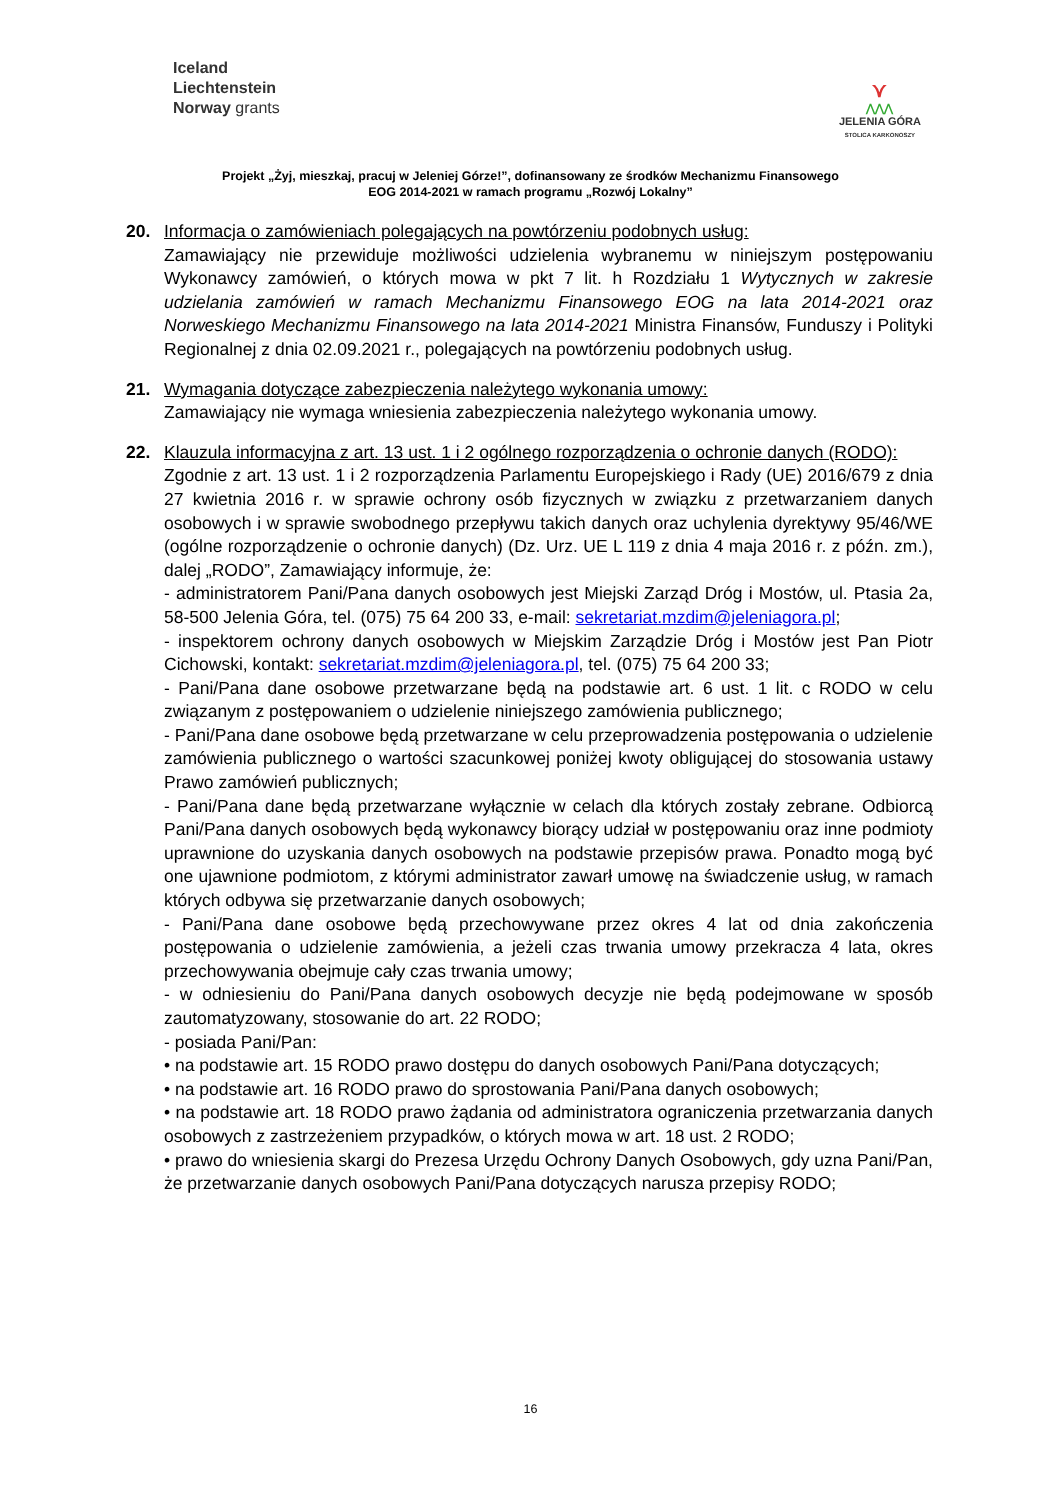Iceland
Liechtenstein
Norway grants
⋎
⋀⋀⋀
JELENIA GÓRA
STOLICA KARKONOSZY
Projekt „Żyj, mieszkaj, pracuj w Jeleniej Górze!”, dofinansowany ze środków Mechanizmu Finansowego
EOG 2014-2021 w ramach programu „Rozwój Lokalny”
20. Informacja o zamówieniach polegających na powtórzeniu podobnych usług:
Zamawiający nie przewiduje możliwości udzielenia wybranemu w niniejszym postępowaniu Wykonawcy zamówień, o których mowa w pkt 7 lit. h Rozdziału 1 Wytycznych w zakresie udzielania zamówień w ramach Mechanizmu Finansowego EOG na lata 2014-2021 oraz Norweskiego Mechanizmu Finansowego na lata 2014-2021 Ministra Finansów, Funduszy i Polityki Regionalnej z dnia 02.09.2021 r., polegających na powtórzeniu podobnych usług.
21. Wymagania dotyczące zabezpieczenia należytego wykonania umowy:
Zamawiający nie wymaga wniesienia zabezpieczenia należytego wykonania umowy.
22. Klauzula informacyjna z art. 13 ust. 1 i 2 ogólnego rozporządzenia o ochronie danych (RODO):
Zgodnie z art. 13 ust. 1 i 2 rozporządzenia Parlamentu Europejskiego i Rady (UE) 2016/679 z dnia 27 kwietnia 2016 r. w sprawie ochrony osób fizycznych w związku z przetwarzaniem danych osobowych i w sprawie swobodnego przepływu takich danych oraz uchylenia dyrektywy 95/46/WE (ogólne rozporządzenie o ochronie danych) (Dz. Urz. UE L 119 z dnia 4 maja 2016 r. z późn. zm.), dalej „RODO”, Zamawiający informuje, że:
- administratorem Pani/Pana danych osobowych jest Miejski Zarząd Dróg i Mostów, ul. Ptasia 2a, 58-500 Jelenia Góra, tel. (075) 75 64 200 33, e-mail: sekretariat.mzdim@jeleniagora.pl;
- inspektorem ochrony danych osobowych w Miejskim Zarządzie Dróg i Mostów jest Pan Piotr Cichowski, kontakt: sekretariat.mzdim@jeleniagora.pl, tel. (075) 75 64 200 33;
- Pani/Pana dane osobowe przetwarzane będą na podstawie art. 6 ust. 1 lit. c RODO w celu związanym z postępowaniem o udzielenie niniejszego zamówienia publicznego;
- Pani/Pana dane osobowe będą przetwarzane w celu przeprowadzenia postępowania o udzielenie zamówienia publicznego o wartości szacunkowej poniżej kwoty obligującej do stosowania ustawy Prawo zamówień publicznych;
- Pani/Pana dane będą przetwarzane wyłącznie w celach dla których zostały zebrane. Odbiorcą Pani/Pana danych osobowych będą wykonawcy biorący udział w postępowaniu oraz inne podmioty uprawnione do uzyskania danych osobowych na podstawie przepisów prawa. Ponadto mogą być one ujawnione podmiotom, z którymi administrator zawarł umowę na świadczenie usług, w ramach których odbywa się przetwarzanie danych osobowych;
- Pani/Pana dane osobowe będą przechowywane przez okres 4 lat od dnia zakończenia postępowania o udzielenie zamówienia, a jeżeli czas trwania umowy przekracza 4 lata, okres przechowywania obejmuje cały czas trwania umowy;
- w odniesieniu do Pani/Pana danych osobowych decyzje nie będą podejmowane w sposób zautomatyzowany, stosowanie do art. 22 RODO;
- posiada Pani/Pan:
• na podstawie art. 15 RODO prawo dostępu do danych osobowych Pani/Pana dotyczących;
• na podstawie art. 16 RODO prawo do sprostowania Pani/Pana danych osobowych;
• na podstawie art. 18 RODO prawo żądania od administratora ograniczenia przetwarzania danych osobowych z zastrzeżeniem przypadków, o których mowa w art. 18 ust. 2 RODO;
• prawo do wniesienia skargi do Prezesa Urzędu Ochrony Danych Osobowych, gdy uzna Pani/Pan, że przetwarzanie danych osobowych Pani/Pana dotyczących narusza przepisy RODO;
16